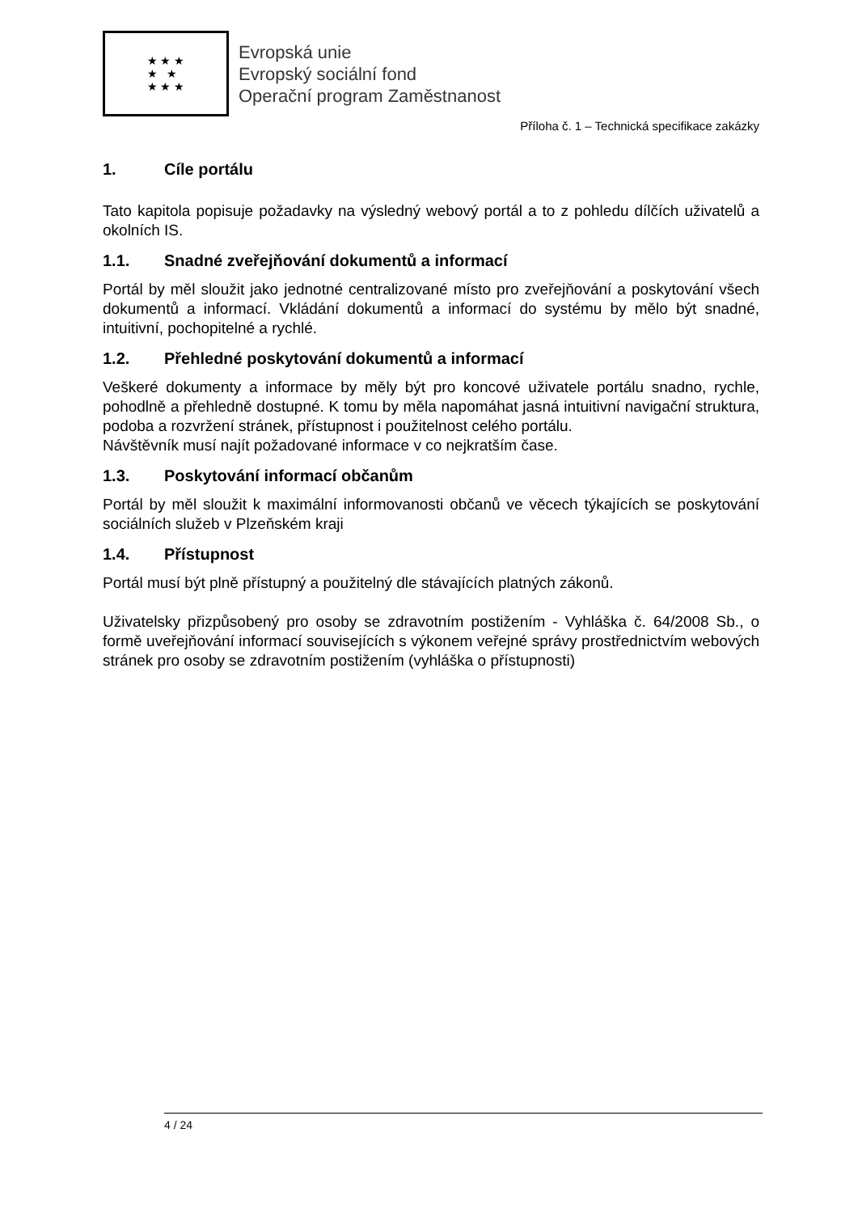★ ★ ★
★ ★
★ ★ ★
Evropská unie
Evropský sociální fond
Operační program Zaměstnanost
Příloha č. 1 – Technická specifikace zakázky
1. Cíle portálu
Tato kapitola popisuje požadavky na výsledný webový portál a to z pohledu dílčích uživatelů a okolních IS.
1.1. Snadné zveřejňování dokumentů a informací
Portál by měl sloužit jako jednotné centralizované místo pro zveřejňování a poskytování všech dokumentů a informací. Vkládání dokumentů a informací do systému by mělo být snadné, intuitivní, pochopitelné a rychlé.
1.2. Přehledné poskytování dokumentů a informací
Veškeré dokumenty a informace by měly být pro koncové uživatele portálu snadno, rychle, pohodlně a přehledně dostupné. K tomu by měla napomáhat jasná intuitivní navigační struktura, podoba a rozvržení stránek, přístupnost i použitelnost celého portálu.
Návštěvník musí najít požadované informace v co nejkratším čase.
1.3. Poskytování informací občanům
Portál by měl sloužit k maximální informovanosti občanů ve věcech týkajících se poskytování sociálních služeb v Plzeňském kraji
1.4. Přístupnost
Portál musí být plně přístupný a použitelný dle stávajících platných zákonů.
Uživatelsky přizpůsobený pro osoby se zdravotním postižením - Vyhláška č. 64/2008 Sb., o formě uveřejňování informací souvisejících s výkonem veřejné správy prostřednictvím webových stránek pro osoby se zdravotním postižením (vyhláška o přístupnosti)
4 / 24